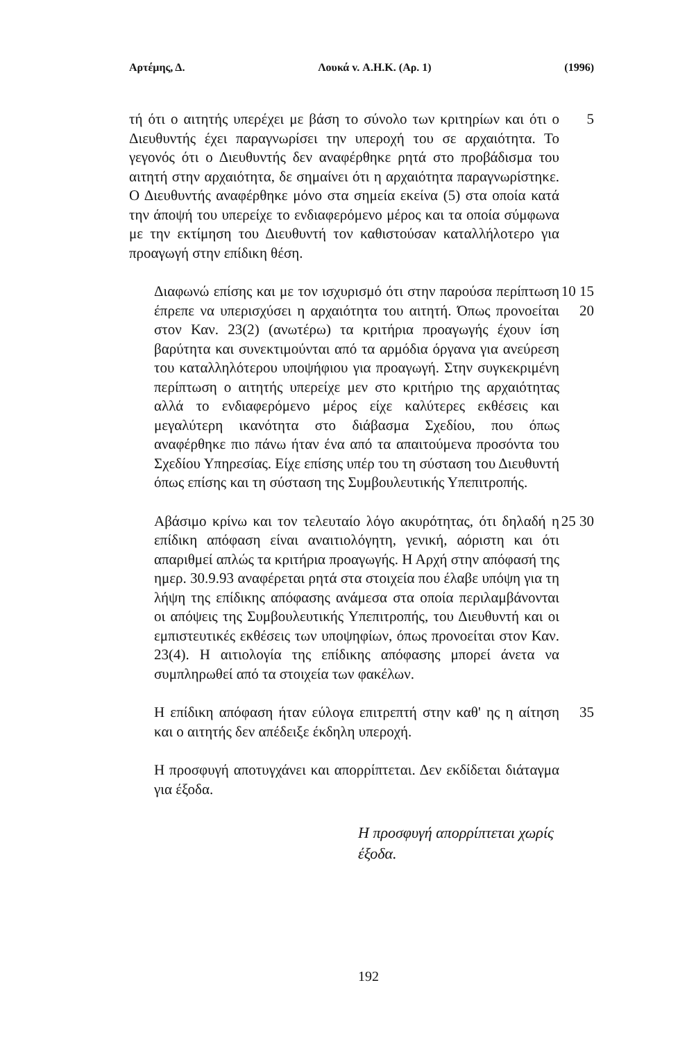Αρτέμης, Δ. Λουκά v. Α.Η.Κ. (Αρ. 1) (1996)
τή ότι ο αιτητής υπερέχει με βάση το σύνολο των κριτηρίων και ότι ο Διευθυντής έχει παραγνωρίσει την υπεροχή του σε αρχαιότητα. Το γεγονός ότι ο Διευθυντής δεν αναφέρθηκε ρητά στο προβάδισμα του αιτητή στην αρχαιότητα, δε σημαίνει ότι η αρχαιότητα παραγνωρίστηκε. Ο Διευθυντής αναφέρθηκε μόνο στα σημεία εκείνα (5) στα οποία κατά την άποψή του υπερείχε το ενδιαφερόμενο μέρος και τα οποία σύμφωνα με την εκτίμηση του Διευθυντή τον καθιστούσαν καταλλήλοτερο για προαγωγή στην επίδικη θέση.
5
Διαφωνώ επίσης και με τον ισχυρισμό ότι στην παρούσα περίπτωση έπρεπε να υπερισχύσει η αρχαιότητα του αιτητή. Όπως προνοείται στον Καν. 23(2) (ανωτέρω) τα κριτήρια προαγωγής έχουν ίση βαρύτητα και συνεκτιμούνται από τα αρμόδια όργανα για ανεύρεση του καταλληλότερου υποψήφιου για προαγωγή. Στην συγκεκριμένη περίπτωση ο αιτητής υπερείχε μεν στο κριτήριο της αρχαιότητας αλλά το ενδιαφερόμενο μέρος είχε καλύτερες εκθέσεις και μεγαλύτερη ικανότητα στο διάβασμα Σχεδίου, που όπως αναφέρθηκε πιο πάνω ήταν ένα από τα απαιτούμενα προσόντα του Σχεδίου Υπηρεσίας. Είχε επίσης υπέρ του τη σύσταση του Διευθυντή όπως επίσης και τη σύσταση της Συμβουλευτικής Υπεπιτροπής.
10 15 20
Αβάσιμο κρίνω και τον τελευταίο λόγο ακυρότητας, ότι δηλαδή η επίδικη απόφαση είναι αναιτιολόγητη, γενική, αόριστη και ότι απαριθμεί απλώς τα κριτήρια προαγωγής. Η Αρχή στην απόφασή της ημερ. 30.9.93 αναφέρεται ρητά στα στοιχεία που έλαβε υπόψη για τη λήψη της επίδικης απόφασης ανάμεσα στα οποία περιλαμβάνονται οι απόψεις της Συμβουλευτικής Υπεπιτροπής, του Διευθυντή και οι εμπιστευτικές εκθέσεις των υποψηφίων, όπως προνοείται στον Καν. 23(4). Η αιτιολογία της επίδικης απόφασης μπορεί άνετα να συμπληρωθεί από τα στοιχεία των φακέλων.
25 30
Η επίδικη απόφαση ήταν εύλογα επιτρεπτή στην καθ' ης η αίτηση και ο αιτητής δεν απέδειξε έκδηλη υπεροχή.
35
Η προσφυγή αποτυγχάνει και απορρίπτεται. Δεν εκδίδεται διάταγμα για έξοδα.
Η προσφυγή απορρίπτεται χωρίς έξοδα.
192